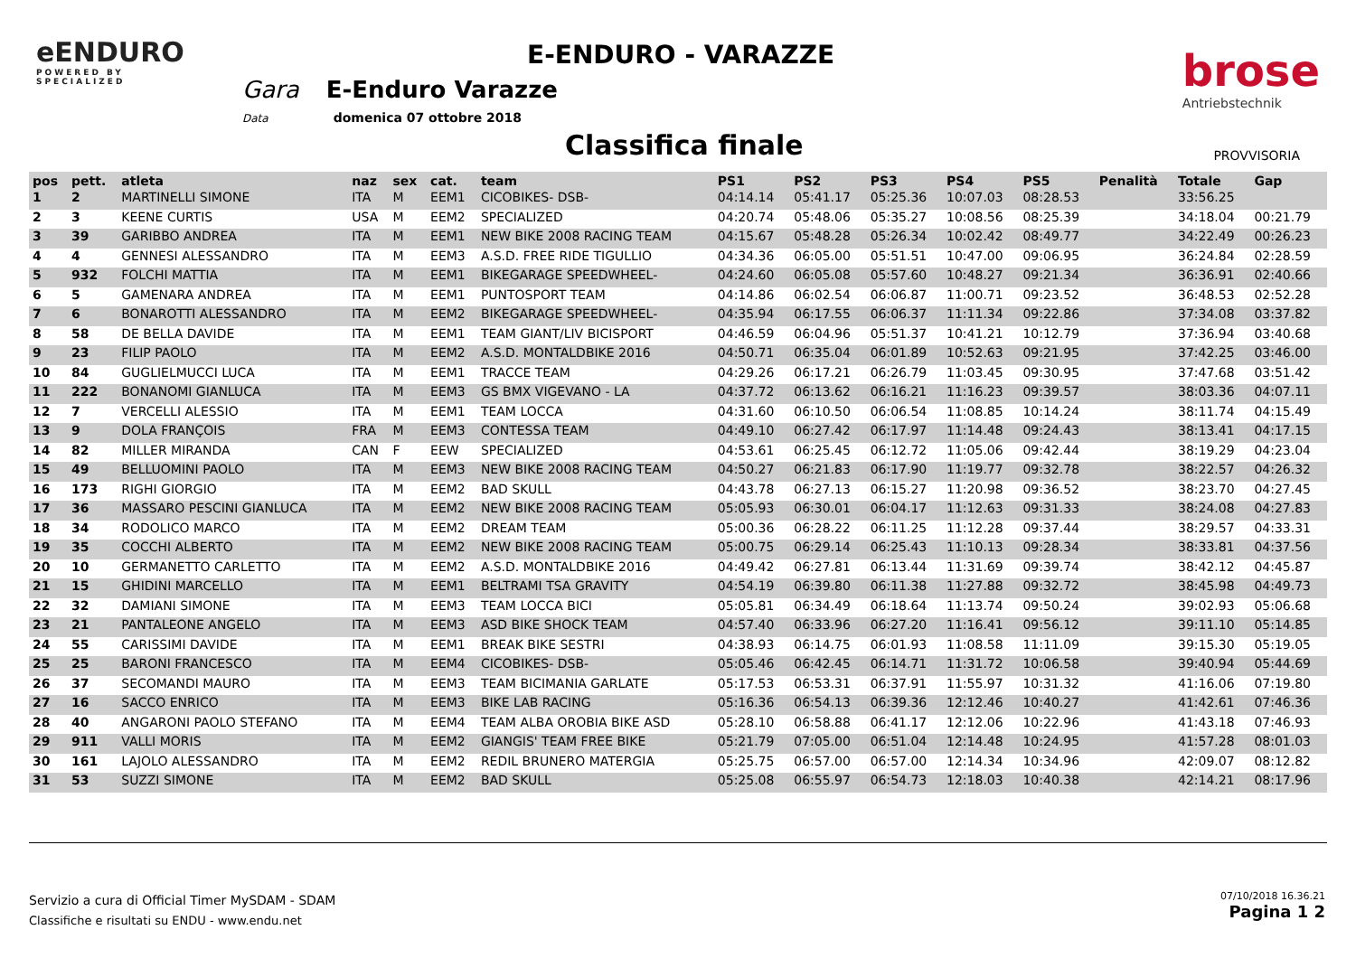eENDURO
POWERED BY
SPECIALIZED
E-ENDURO - VARAZZE
Gara E-Enduro Varazze
Data domenica 07 ottobre 2018
Classifica finale PROVVISORIA
brose
Antriebstechnik
| pos | pett. | atleta | naz | sex | cat. | team | PS1 | PS2 | PS3 | PS4 | PS5 | Penalità | Totale | Gap |
| --- | --- | --- | --- | --- | --- | --- | --- | --- | --- | --- | --- | --- | --- | --- |
| 1 | 2 | MARTINELLI SIMONE | ITA | M | EEM1 | CICOBIKES- DSB- | 04:14.14 | 05:41.17 | 05:25.36 | 10:07.03 | 08:28.53 | | 33:56.25 | |
| 2 | 3 | KEENE CURTIS | USA | M | EEM2 | SPECIALIZED | 04:20.74 | 05:48.06 | 05:35.27 | 10:08.56 | 08:25.39 | | 34:18.04 | 00:21.79 |
| 3 | 39 | GARIBBO ANDREA | ITA | M | EEM1 | NEW BIKE 2008 RACING TEAM | 04:15.67 | 05:48.28 | 05:26.34 | 10:02.42 | 08:49.77 | | 34:22.49 | 00:26.23 |
| 4 | 4 | GENNESI ALESSANDRO | ITA | M | EEM3 | A.S.D. FREE RIDE TIGULLIO | 04:34.36 | 06:05.00 | 05:51.51 | 10:47.00 | 09:06.95 | | 36:24.84 | 02:28.59 |
| 5 | 932 | FOLCHI MATTIA | ITA | M | EEM1 | BIKEGARAGE SPEEDWHEEL- | 04:24.60 | 06:05.08 | 05:57.60 | 10:48.27 | 09:21.34 | | 36:36.91 | 02:40.66 |
| 6 | 5 | GAMENARA ANDREA | ITA | M | EEM1 | PUNTOSPORT TEAM | 04:14.86 | 06:02.54 | 06:06.87 | 11:00.71 | 09:23.52 | | 36:48.53 | 02:52.28 |
| 7 | 6 | BONAROTTI ALESSANDRO | ITA | M | EEM2 | BIKEGARAGE SPEEDWHEEL- | 04:35.94 | 06:17.55 | 06:06.37 | 11:11.34 | 09:22.86 | | 37:34.08 | 03:37.82 |
| 8 | 58 | DE BELLA DAVIDE | ITA | M | EEM1 | TEAM GIANT/LIV BICISPORT | 04:46.59 | 06:04.96 | 05:51.37 | 10:41.21 | 10:12.79 | | 37:36.94 | 03:40.68 |
| 9 | 23 | FILIP PAOLO | ITA | M | EEM2 | A.S.D. MONTALDBIKE 2016 | 04:50.71 | 06:35.04 | 06:01.89 | 10:52.63 | 09:21.95 | | 37:42.25 | 03:46.00 |
| 10 | 84 | GUGLIELMUCCI LUCA | ITA | M | EEM1 | TRACCE TEAM | 04:29.26 | 06:17.21 | 06:26.79 | 11:03.45 | 09:30.95 | | 37:47.68 | 03:51.42 |
| 11 | 222 | BONANOMI GIANLUCA | ITA | M | EEM3 | GS BMX VIGEVANO - LA | 04:37.72 | 06:13.62 | 06:16.21 | 11:16.23 | 09:39.57 | | 38:03.36 | 04:07.11 |
| 12 | 7 | VERCELLI ALESSIO | ITA | M | EEM1 | TEAM LOCCA | 04:31.60 | 06:10.50 | 06:06.54 | 11:08.85 | 10:14.24 | | 38:11.74 | 04:15.49 |
| 13 | 9 | DOLA FRANÇOIS | FRA | M | EEM3 | CONTESSA TEAM | 04:49.10 | 06:27.42 | 06:17.97 | 11:14.48 | 09:24.43 | | 38:13.41 | 04:17.15 |
| 14 | 82 | MILLER MIRANDA | CAN | F | EEW | SPECIALIZED | 04:53.61 | 06:25.45 | 06:12.72 | 11:05.06 | 09:42.44 | | 38:19.29 | 04:23.04 |
| 15 | 49 | BELLUOMINI PAOLO | ITA | M | EEM3 | NEW BIKE 2008 RACING TEAM | 04:50.27 | 06:21.83 | 06:17.90 | 11:19.77 | 09:32.78 | | 38:22.57 | 04:26.32 |
| 16 | 173 | RIGHI GIORGIO | ITA | M | EEM2 | BAD SKULL | 04:43.78 | 06:27.13 | 06:15.27 | 11:20.98 | 09:36.52 | | 38:23.70 | 04:27.45 |
| 17 | 36 | MASSARO PESCINI GIANLUCA | ITA | M | EEM2 | NEW BIKE 2008 RACING TEAM | 05:05.93 | 06:30.01 | 06:04.17 | 11:12.63 | 09:31.33 | | 38:24.08 | 04:27.83 |
| 18 | 34 | RODOLICO MARCO | ITA | M | EEM2 | DREAM TEAM | 05:00.36 | 06:28.22 | 06:11.25 | 11:12.28 | 09:37.44 | | 38:29.57 | 04:33.31 |
| 19 | 35 | COCCHI ALBERTO | ITA | M | EEM2 | NEW BIKE 2008 RACING TEAM | 05:00.75 | 06:29.14 | 06:25.43 | 11:10.13 | 09:28.34 | | 38:33.81 | 04:37.56 |
| 20 | 10 | GERMANETTO CARLETTO | ITA | M | EEM2 | A.S.D. MONTALDBIKE 2016 | 04:49.42 | 06:27.81 | 06:13.44 | 11:31.69 | 09:39.74 | | 38:42.12 | 04:45.87 |
| 21 | 15 | GHIDINI MARCELLO | ITA | M | EEM1 | BELTRAMI TSA GRAVITY | 04:54.19 | 06:39.80 | 06:11.38 | 11:27.88 | 09:32.72 | | 38:45.98 | 04:49.73 |
| 22 | 32 | DAMIANI SIMONE | ITA | M | EEM3 | TEAM LOCCA BICI | 05:05.81 | 06:34.49 | 06:18.64 | 11:13.74 | 09:50.24 | | 39:02.93 | 05:06.68 |
| 23 | 21 | PANTALEONE ANGELO | ITA | M | EEM3 | ASD BIKE SHOCK TEAM | 04:57.40 | 06:33.96 | 06:27.20 | 11:16.41 | 09:56.12 | | 39:11.10 | 05:14.85 |
| 24 | 55 | CARISSIMI DAVIDE | ITA | M | EEM1 | BREAK BIKE SESTRI | 04:38.93 | 06:14.75 | 06:01.93 | 11:08.58 | 11:11.09 | | 39:15.30 | 05:19.05 |
| 25 | 25 | BARONI FRANCESCO | ITA | M | EEM4 | CICOBIKES- DSB- | 05:05.46 | 06:42.45 | 06:14.71 | 11:31.72 | 10:06.58 | | 39:40.94 | 05:44.69 |
| 26 | 37 | SECOMANDI MAURO | ITA | M | EEM3 | TEAM BICIMANIA GARLATE | 05:17.53 | 06:53.31 | 06:37.91 | 11:55.97 | 10:31.32 | | 41:16.06 | 07:19.80 |
| 27 | 16 | SACCO ENRICO | ITA | M | EEM3 | BIKE LAB RACING | 05:16.36 | 06:54.13 | 06:39.36 | 12:12.46 | 10:40.27 | | 41:42.61 | 07:46.36 |
| 28 | 40 | ANGARONI PAOLO STEFANO | ITA | M | EEM4 | TEAM ALBA OROBIA BIKE ASD | 05:28.10 | 06:58.88 | 06:41.17 | 12:12.06 | 10:22.96 | | 41:43.18 | 07:46.93 |
| 29 | 911 | VALLI MORIS | ITA | M | EEM2 | GIANGIS' TEAM FREE BIKE | 05:21.79 | 07:05.00 | 06:51.04 | 12:14.48 | 10:24.95 | | 41:57.28 | 08:01.03 |
| 30 | 161 | LAJOLO ALESSANDRO | ITA | M | EEM2 | REDIL BRUNERO MATERGIA | 05:25.75 | 06:57.00 | 06:57.00 | 12:14.34 | 10:34.96 | | 42:09.07 | 08:12.82 |
| 31 | 53 | SUZZI SIMONE | ITA | M | EEM2 | BAD SKULL | 05:25.08 | 06:55.97 | 06:54.73 | 12:18.03 | 10:40.38 | | 42:14.21 | 08:17.96 |
Servizio a cura di Official Timer MySDAM - SDAM
Classifiche e risultati su ENDU - www.endu.net
07/10/2018 16.36.21
Pagina 1 2